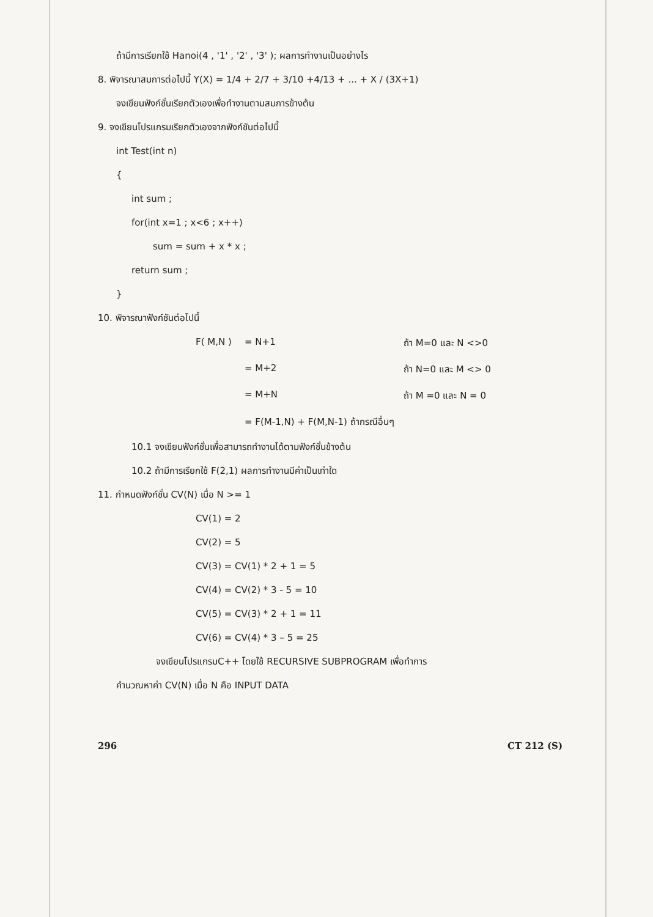ถ้ามีการเรียกใช้ Hanoi(4 , '1' , '2' , '3' ); ผลการทำงานเป็นอย่างไร
8. พิจารณาสมการต่อไปนี้ Y(X) = 1/4 + 2/7 + 3/10 +4/13 + ... + X / (3X+1)
จงเขียนฟังก์ชั่นเรียกตัวเองเพื่อทำงานตามสมการข้างต้น
9. จงเขียนโปรแกรมเรียกตัวเองจากฟังก์ชันต่อไปนี้
int Test(int n)
{
int sum ;
for(int x=1 ; x<6 ; x++)
sum = sum + x * x ;
return sum ;
}
10. พิจารณาฟังก์ชันต่อไปนี้
F( M,N ) = N+1 ถ้า M=0 และ N <>0
= M+2 ถ้า N=0 และ M <> 0
= M+N ถ้า M =0 และ N = 0
= F(M-1,N) + F(M,N-1) ถ้ากรณีอื่นๆ
10.1 จงเขียนฟังก์ชั่นเพื่อสามารถทำงานได้ตามฟังก์ชั่นข้างต้น
10.2 ถ้ามีการเรียกใช้ F(2,1) ผลการทำงานมีค่าเป็นเท่าใด
11. กำหนดฟังก์ชั่น CV(N) เมื่อ N >= 1
CV(1) = 2
CV(2) = 5
CV(3) = CV(1) * 2 + 1 = 5
CV(4) = CV(2) * 3 - 5 = 10
CV(5) = CV(3) * 2 + 1 = 11
CV(6) = CV(4) * 3 – 5 = 25
จงเขียนโปรแกรมC++ โดยใช้ RECURSIVE SUBPROGRAM เพื่อทำการ
คำนวณหาค่า CV(N) เมื่อ N คือ INPUT DATA
296 CT 212 (S)